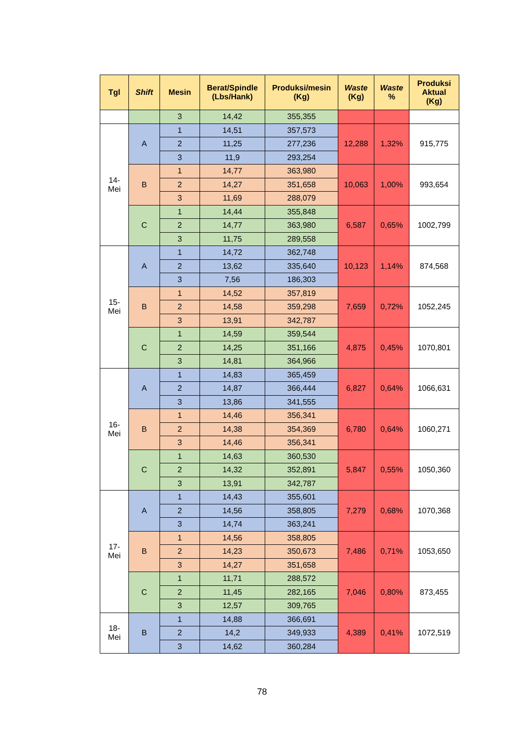| Tgl | Shift | Mesin | Berat/Spindle (Lbs/Hank) | Produksi/mesin (Kg) | Waste (Kg) | Waste % | Produksi Aktual (Kg) |
| --- | --- | --- | --- | --- | --- | --- | --- |
| | | 3 | 14,42 | 355,355 | | | |
| 14- Mei | A | 1 | 14,51 | 357,573 | 12,288 | 1,32% | 915,775 |
| | | 2 | 11,25 | 277,236 | | | |
| | | 3 | 11,9 | 293,254 | | | |
| | B | 1 | 14,77 | 363,980 | 10,063 | 1,00% | 993,654 |
| | | 2 | 14,27 | 351,658 | | | |
| | | 3 | 11,69 | 288,079 | | | |
| | C | 1 | 14,44 | 355,848 | 6,587 | 0,65% | 1002,799 |
| | | 2 | 14,77 | 363,980 | | | |
| | | 3 | 11,75 | 289,558 | | | |
| 15- Mei | A | 1 | 14,72 | 362,748 | 10,123 | 1,14% | 874,568 |
| | | 2 | 13,62 | 335,640 | | | |
| | | 3 | 7,56 | 186,303 | | | |
| | B | 1 | 14,52 | 357,819 | 7,659 | 0,72% | 1052,245 |
| | | 2 | 14,58 | 359,298 | | | |
| | | 3 | 13,91 | 342,787 | | | |
| | C | 1 | 14,59 | 359,544 | 4,875 | 0,45% | 1070,801 |
| | | 2 | 14,25 | 351,166 | | | |
| | | 3 | 14,81 | 364,966 | | | |
| 16- Mei | A | 1 | 14,83 | 365,459 | 6,827 | 0,64% | 1066,631 |
| | | 2 | 14,87 | 366,444 | | | |
| | | 3 | 13,86 | 341,555 | | | |
| | B | 1 | 14,46 | 356,341 | 6,780 | 0,64% | 1060,271 |
| | | 2 | 14,38 | 354,369 | | | |
| | | 3 | 14,46 | 356,341 | | | |
| | C | 1 | 14,63 | 360,530 | 5,847 | 0,55% | 1050,360 |
| | | 2 | 14,32 | 352,891 | | | |
| | | 3 | 13,91 | 342,787 | | | |
| 17- Mei | A | 1 | 14,43 | 355,601 | 7,279 | 0,68% | 1070,368 |
| | | 2 | 14,56 | 358,805 | | | |
| | | 3 | 14,74 | 363,241 | | | |
| | B | 1 | 14,56 | 358,805 | 7,486 | 0,71% | 1053,650 |
| | | 2 | 14,23 | 350,673 | | | |
| | | 3 | 14,27 | 351,658 | | | |
| | C | 1 | 11,71 | 288,572 | 7,046 | 0,80% | 873,455 |
| | | 2 | 11,45 | 282,165 | | | |
| | | 3 | 12,57 | 309,765 | | | |
| 18- Mei | B | 1 | 14,88 | 366,691 | 4,389 | 0,41% | 1072,519 |
| | | 2 | 14,2 | 349,933 | | | |
| | | 3 | 14,62 | 360,284 | | | |
78